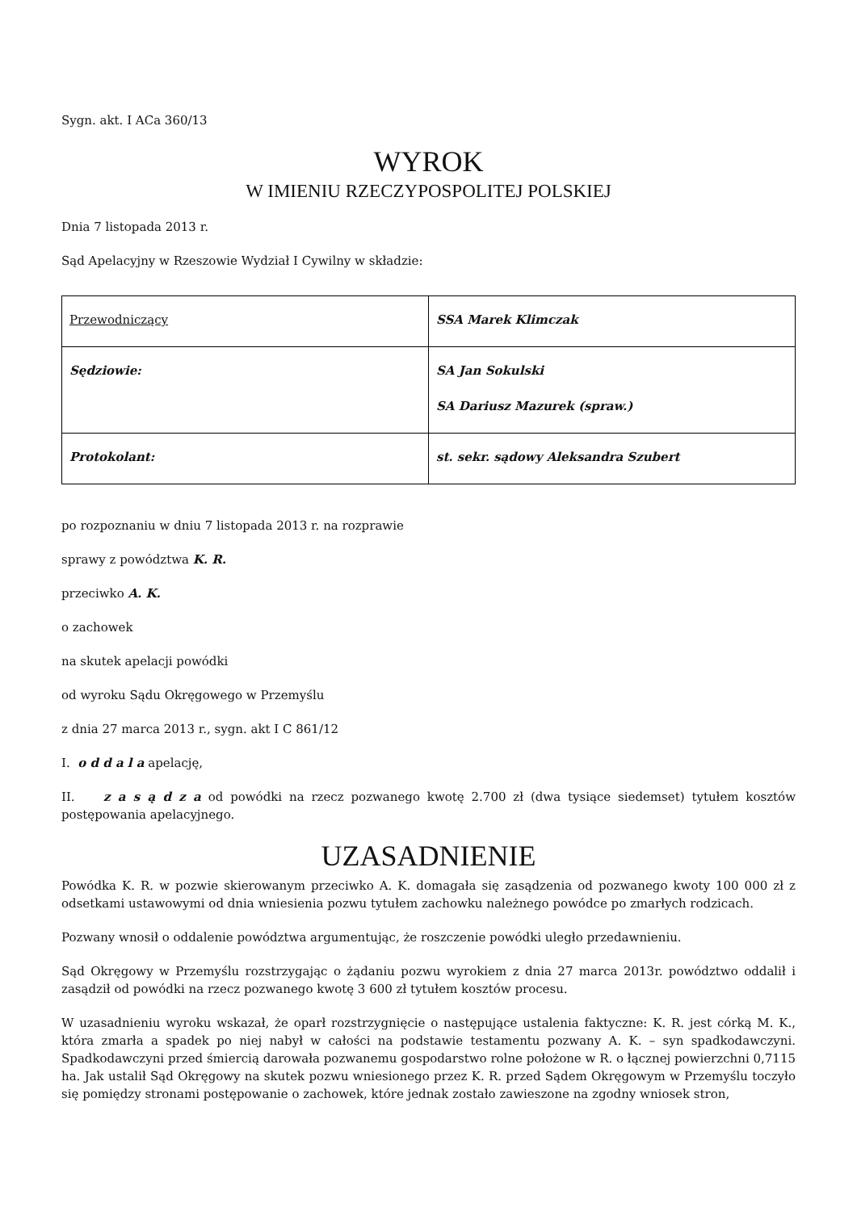Sygn. akt. I ACa 360/13
WYROK
W IMIENIU RZECZYPOSPOLITEJ POLSKIEJ
Dnia 7 listopada 2013 r.
Sąd Apelacyjny w Rzeszowie Wydział I Cywilny w składzie:
| Przewodniczący | SSA Marek Klimczak |
| Sędziowie: | SA Jan Sokulski SA Dariusz Mazurek (spraw.) |
| Protokolant: | st. sekr. sądowy Aleksandra Szubert |
po rozpoznaniu w dniu 7 listopada 2013 r. na rozprawie
sprawy z powództwa K. R.
przeciwko A. K.
o zachowek
na skutek apelacji powódki
od wyroku Sądu Okręgowego w Przemyślu
z dnia 27 marca 2013 r., sygn. akt I C 861/12
I. o d d a l a apelację,
II. z a s ą d z a od powódki na rzecz pozwanego kwotę 2.700 zł (dwa tysiące siedemset) tytułem kosztów postępowania apelacyjnego.
UZASADNIENIE
Powódka K. R. w pozwie skierowanym przeciwko A. K. domagała się zasądzenia od pozwanego kwoty 100 000 zł z odsetkami ustawowymi od dnia wniesienia pozwu tytułem zachowku należnego powódce po zmarłych rodzicach.
Pozwany wnosił o oddalenie powództwa argumentując, że roszczenie powódki uległo przedawnieniu.
Sąd Okręgowy w Przemyślu rozstrzygając o żądaniu pozwu wyrokiem z dnia 27 marca 2013r. powództwo oddalił i zasądził od powódki na rzecz pozwanego kwotę 3 600 zł tytułem kosztów procesu.
W uzasadnieniu wyroku wskazał, że oparł rozstrzygnięcie o następujące ustalenia faktyczne: K. R. jest córką M. K., która zmarła a spadek po niej nabył w całości na podstawie testamentu pozwany A. K. – syn spadkodawczyni. Spadkodawczyni przed śmiercią darowała pozwanemu gospodarstwo rolne położone w R. o łącznej powierzchni 0,7115 ha. Jak ustalił Sąd Okręgowy na skutek pozwu wniesionego przez K. R. przed Sądem Okręgowym w Przemyślu toczyło się pomiędzy stronami postępowanie o zachowek, które jednak zostało zawieszone na zgodny wniosek stron,